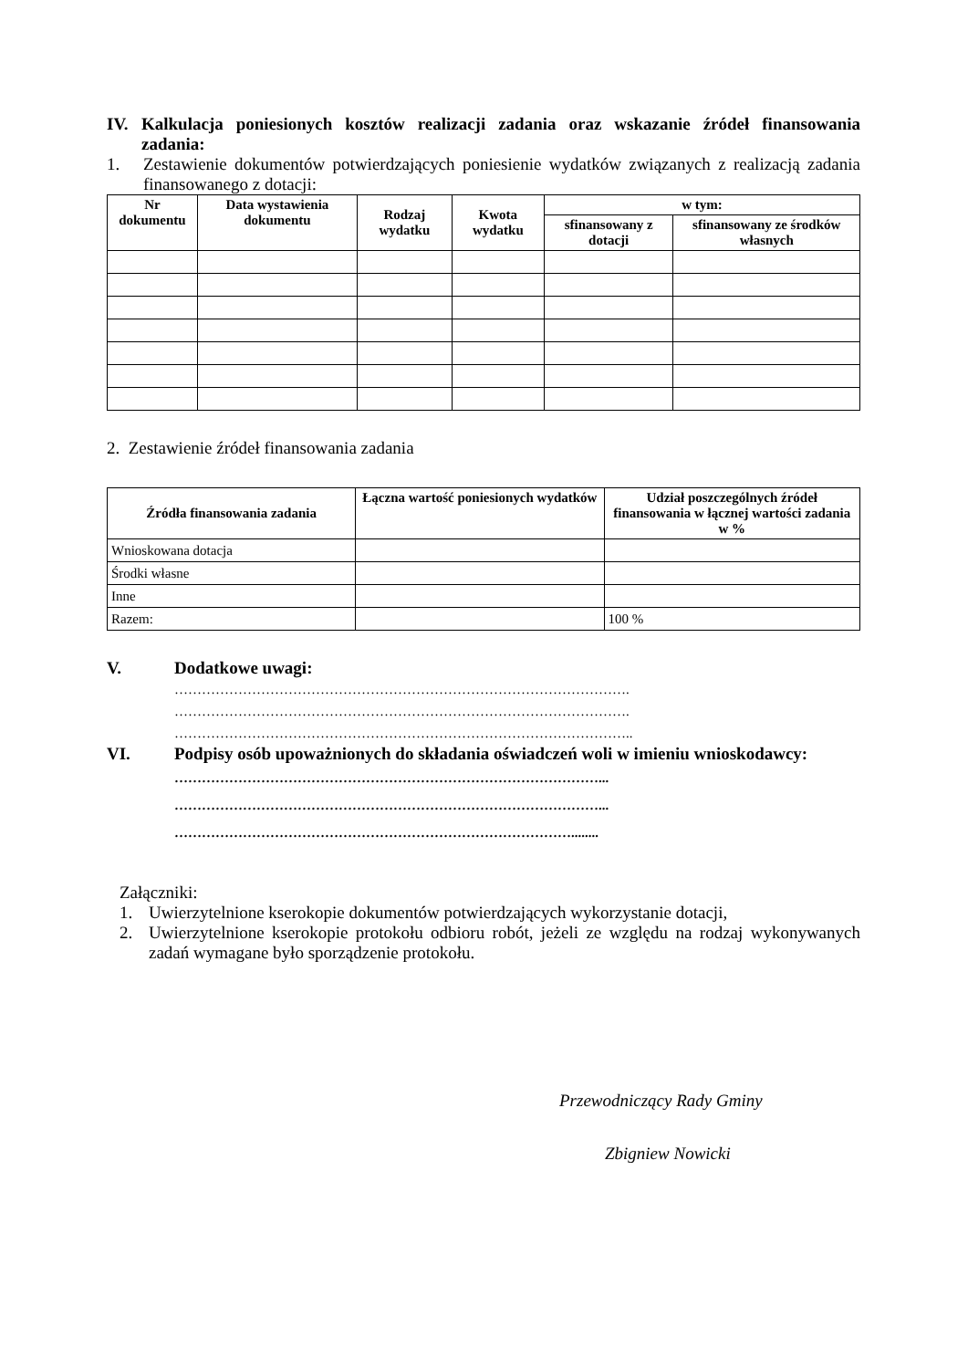IV. Kalkulacja poniesionych kosztów realizacji zadania oraz wskazanie źródeł finansowania zadania:
1. Zestawienie dokumentów potwierdzających poniesienie wydatków związanych z realizacją zadania finansowanego z dotacji:
| Nr dokumentu | Data wystawienia dokumentu | Rodzaj wydatku | Kwota wydatku | w tym: | |
| --- | --- | --- | --- | --- | --- |
| | | | | sfinansowany z dotacji | sfinansowany ze środków własnych |
2. Zestawienie źródeł finansowania zadania
| Źródła finansowania zadania | Łączna wartość poniesionych wydatków | Udział poszczególnych źródeł finansowania w łącznej wartości zadania w % |
| --- | --- | --- |
| Wnioskowana dotacja | | |
| Środki własne | | |
| Inne | | |
| Razem: | | 100 % |
V. Dodatkowe uwagi:
……………………………………………………………………………………….
……………………………………………………………………………………….
………………………………………………………………………………………..
VI. Podpisy osób upoważnionych do składania oświadczeń woli w imieniu wnioskodawcy:
…………………………………………………………………………………...
…………………………………………………………………………………...
……………………………………………………………………………........
Załączniki:
1. Uwierzytelnione kserokopie dokumentów potwierdzających wykorzystanie dotacji,
2. Uwierzytelnione kserokopie protokołu odbioru robót, jeżeli ze względu na rodzaj wykonywanych zadań wymagane było sporządzenie protokołu.
Przewodniczący Rady Gminy
Zbigniew Nowicki